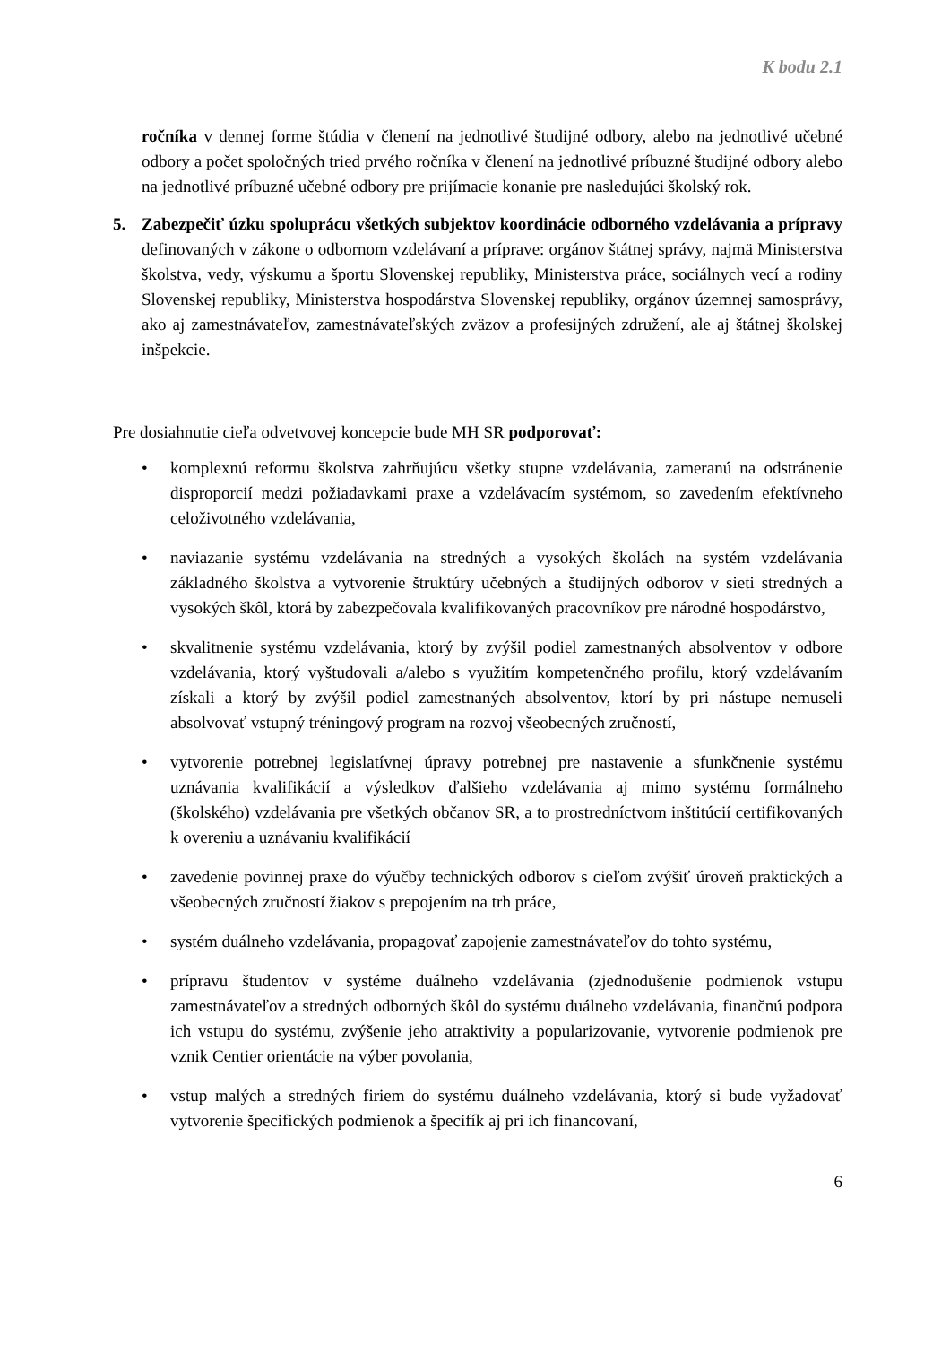K bodu 2.1
ročníka v dennej forme štúdia v členení na jednotlivé študijné odbory, alebo na jednotlivé učebné odbory a počet spoločných tried prvého ročníka v členení na jednotlivé príbuzné študijné odbory alebo na jednotlivé príbuzné učebné odbory pre prijímacie konanie pre nasledujúci školský rok.
5. Zabezpečiť úzku spoluprácu všetkých subjektov koordinácie odborného vzdelávania a prípravy definovaných v zákone o odbornom vzdelávaní a príprave: orgánov štátnej správy, najmä Ministerstva školstva, vedy, výskumu a športu Slovenskej republiky, Ministerstva práce, sociálnych vecí a rodiny Slovenskej republiky, Ministerstva hospodárstva Slovenskej republiky, orgánov územnej samosprávy, ako aj zamestnávateľov, zamestnávateľských zväzov a profesijných združení, ale aj štátnej školskej inšpekcie.
Pre dosiahnutie cieľa odvetvovej koncepcie bude MH SR podporovať:
• komplexnú reformu školstva zahrňujúcu všetky stupne vzdelávania, zameranú na odstránenie disproporcií medzi požiadavkami praxe a vzdelávacím systémom, so zavedením efektívneho celoživotného vzdelávania,
• naviazanie systému vzdelávania na stredných a vysokých školách na systém vzdelávania základného školstva a vytvorenie štruktúry učebných a študijných odborov v sieti stredných a vysokých škôl, ktorá by zabezpečovala kvalifikovaných pracovníkov pre národné hospodárstvo,
• skvalitnenie systému vzdelávania, ktorý by zvýšil podiel zamestnaných absolventov v odbore vzdelávania, ktorý vyštudovali a/alebo s využitím kompetenčného profilu, ktorý vzdelávaním získali a ktorý by zvýšil podiel zamestnaných absolventov, ktorí by pri nástupe nemuseli absolvovať vstupný tréningový program na rozvoj všeobecných zručností,
• vytvorenie potrebnej legislatívnej úpravy potrebnej pre nastavenie a sfunkčnenie systému uznávania kvalifikácií a výsledkov ďalšieho vzdelávania aj mimo systému formálneho (školského) vzdelávania pre všetkých občanov SR, a to prostredníctvom inštitúcií certifikovaných k overeniu a uznávaniu kvalifikácií
• zavedenie povinnej praxe do výučby technických odborov s cieľom zvýšiť úroveň praktických a všeobecných zručností žiakov s prepojením na trh práce,
• systém duálneho vzdelávania, propagovať zapojenie zamestnávateľov do tohto systému,
• prípravu študentov v systéme duálneho vzdelávania (zjednodušenie podmienok vstupu zamestnávateľov a stredných odborných škôl do systému duálneho vzdelávania, finančnú podpora ich vstupu do systému, zvýšenie jeho atraktivity a popularizovanie, vytvorenie podmienok pre vznik Centier orientácie na výber povolania,
• vstup malých a stredných firiem do systému duálneho vzdelávania, ktorý si bude vyžadovať vytvorenie špecifických podmienok a špecifík aj pri ich financovaní,
6